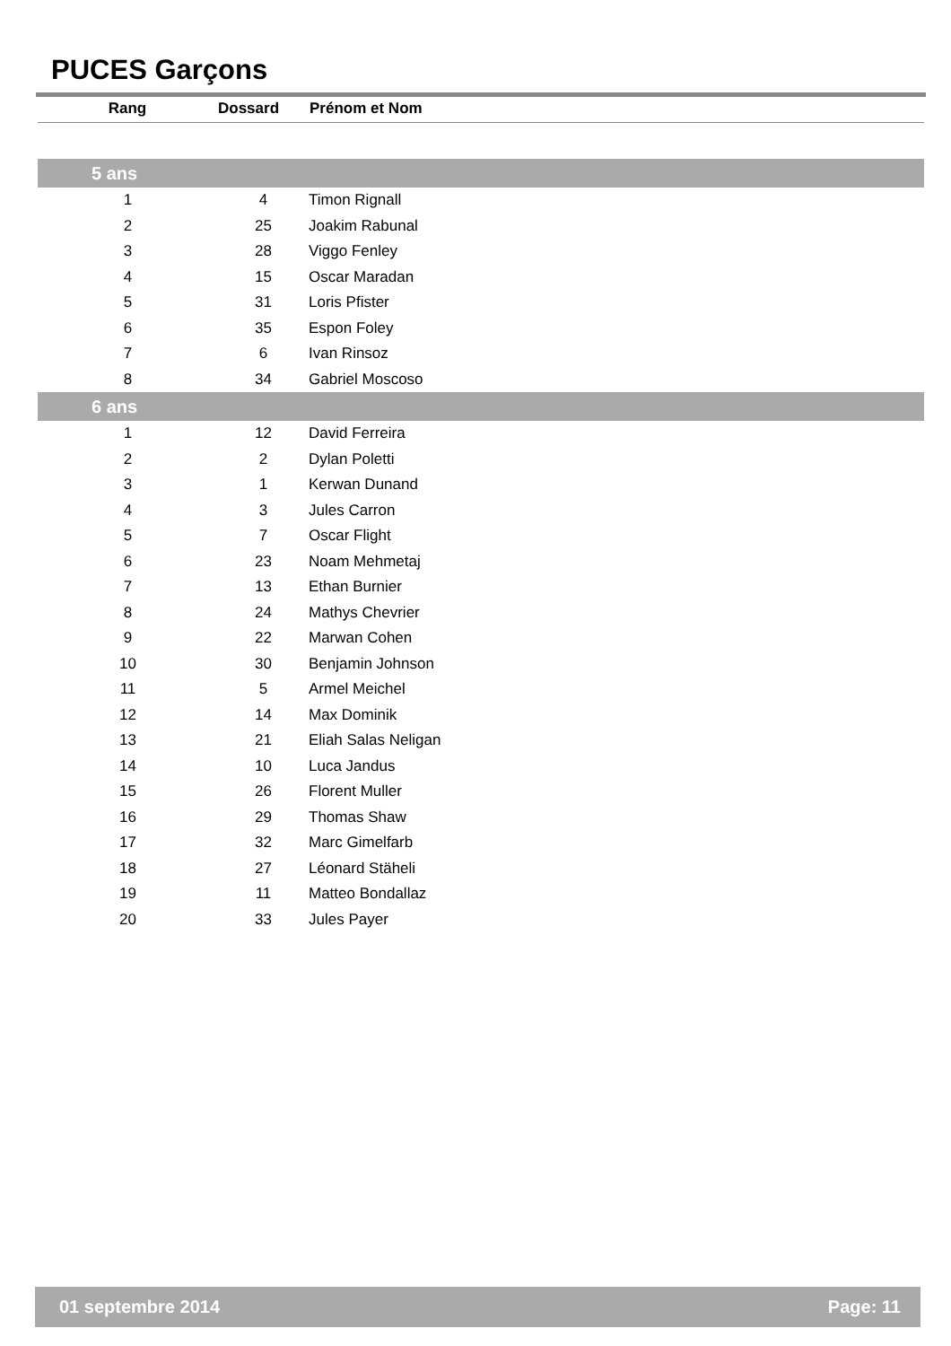PUCES Garçons
| Rang | Dossard | Prénom et Nom |
| --- | --- | --- |
| 5 ans | | |
| 1 | 4 | Timon Rignall |
| 2 | 25 | Joakim Rabunal |
| 3 | 28 | Viggo Fenley |
| 4 | 15 | Oscar Maradan |
| 5 | 31 | Loris Pfister |
| 6 | 35 | Espon Foley |
| 7 | 6 | Ivan Rinsoz |
| 8 | 34 | Gabriel Moscoso |
| 6 ans | | |
| 1 | 12 | David Ferreira |
| 2 | 2 | Dylan Poletti |
| 3 | 1 | Kerwan Dunand |
| 4 | 3 | Jules Carron |
| 5 | 7 | Oscar Flight |
| 6 | 23 | Noam Mehmetaj |
| 7 | 13 | Ethan Burnier |
| 8 | 24 | Mathys Chevrier |
| 9 | 22 | Marwan Cohen |
| 10 | 30 | Benjamin Johnson |
| 11 | 5 | Armel Meichel |
| 12 | 14 | Max Dominik |
| 13 | 21 | Eliah Salas Neligan |
| 14 | 10 | Luca Jandus |
| 15 | 26 | Florent Muller |
| 16 | 29 | Thomas Shaw |
| 17 | 32 | Marc Gimelfarb |
| 18 | 27 | Léonard Stäheli |
| 19 | 11 | Matteo Bondallaz |
| 20 | 33 | Jules Payer |
01 septembre 2014 Page: 11